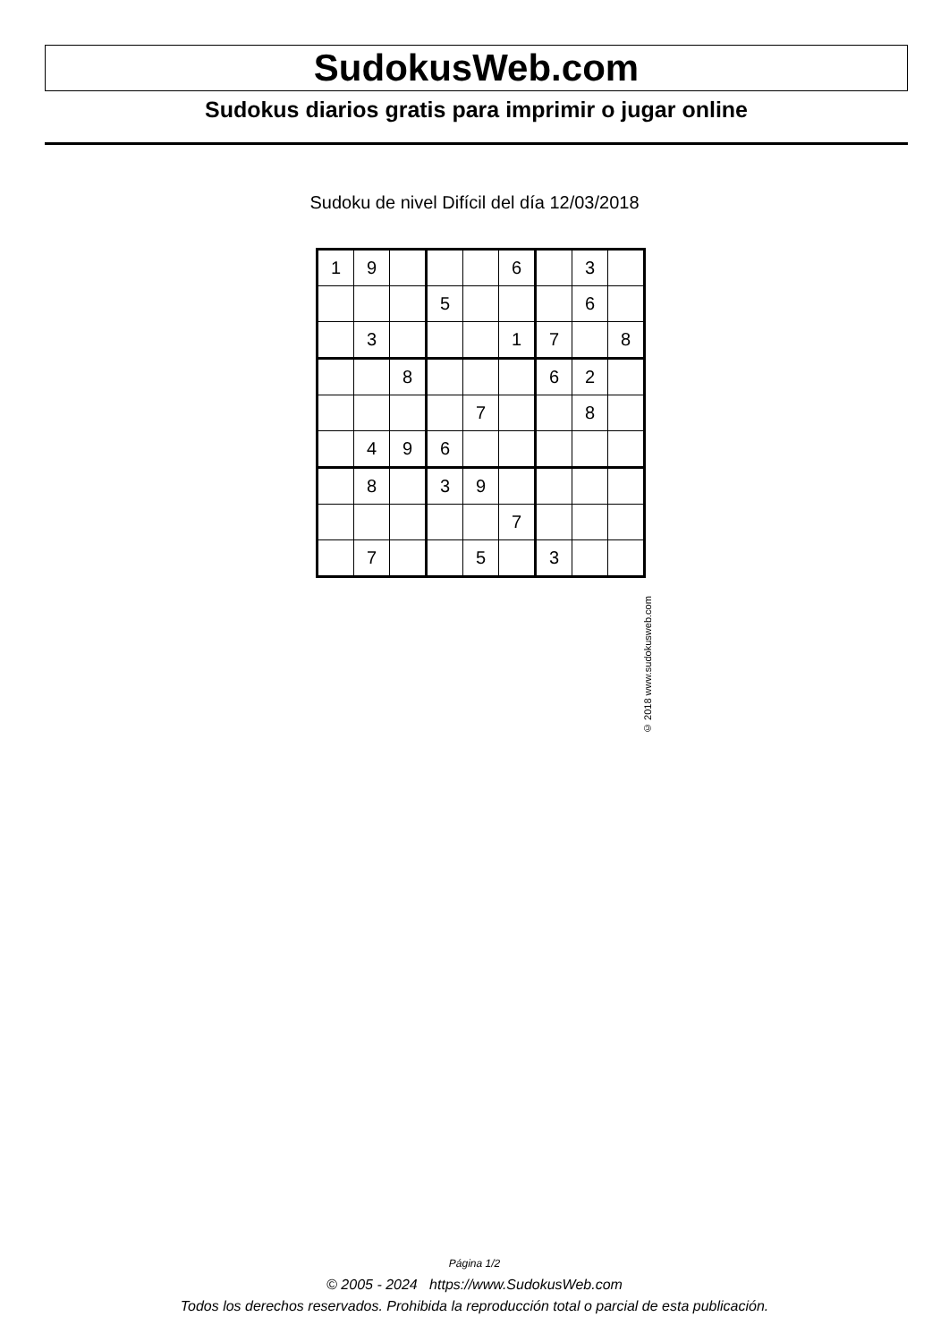SudokusWeb.com
Sudokus diarios gratis para imprimir o jugar online
Sudoku de nivel Difícil del día 12/03/2018
| 1 | 9 | | | | 6 | | 3 | |
| | | | 5 | | | | 6 | |
| | 3 | | | | 1 | 7 | | 8 |
| | | 8 | | | | 6 | 2 | |
| | | | | 7 | | | 8 | |
| | 4 | 9 | 6 | | | | | |
| | 8 | | 3 | 9 | | | | |
| | | | | | 7 | | | |
| | 7 | | | 5 | | 3 | | |
© 2018 www.sudokusweb.com
Página 1/2
© 2005 - 2024 https://www.SudokusWeb.com
Todos los derechos reservados. Prohibida la reproducción total o parcial de esta publicación.